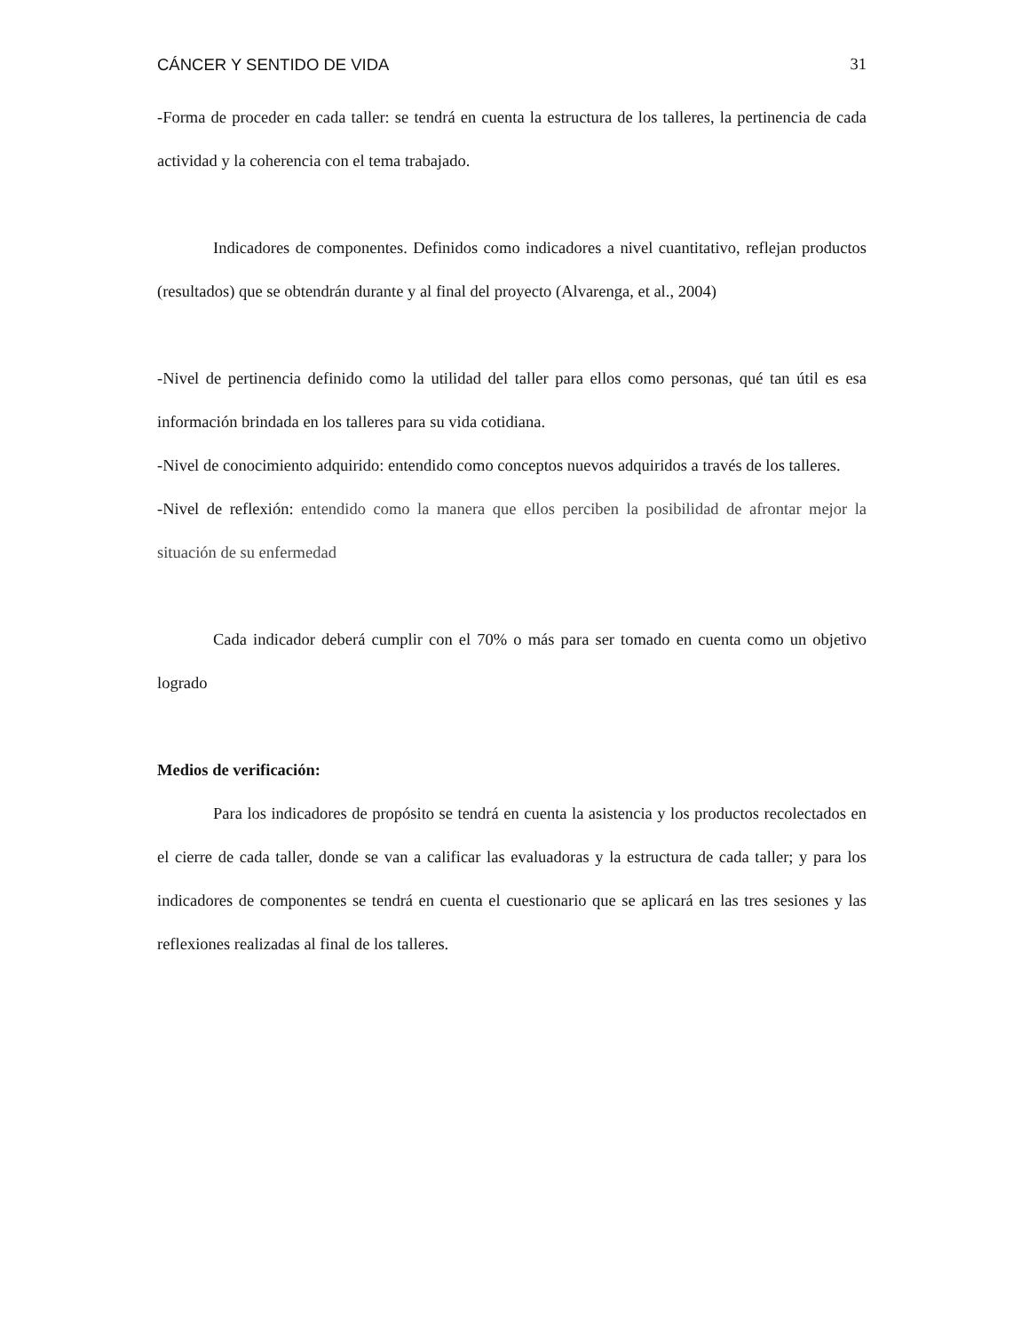CÁNCER Y SENTIDO DE VIDA 31
-Forma de proceder en cada taller: se tendrá en cuenta la estructura de los talleres, la pertinencia de cada actividad y la coherencia con el tema trabajado.
Indicadores de componentes. Definidos como indicadores a nivel cuantitativo, reflejan productos (resultados) que se obtendrán durante y al final del proyecto (Alvarenga, et al., 2004)
-Nivel de pertinencia definido como la utilidad del taller para ellos como personas, qué tan útil es esa información brindada en los talleres para su vida cotidiana.
-Nivel de conocimiento adquirido: entendido como conceptos nuevos adquiridos a través de los talleres.
-Nivel de reflexión: entendido como la manera que ellos perciben la posibilidad de afrontar mejor la situación de su enfermedad
Cada indicador deberá cumplir con el 70% o más para ser tomado en cuenta como un objetivo logrado
Medios de verificación:
Para los indicadores de propósito se tendrá en cuenta la asistencia y los productos recolectados en el cierre de cada taller, donde se van a calificar las evaluadoras y la estructura de cada taller; y para los indicadores de componentes se tendrá en cuenta el cuestionario que se aplicará en las tres sesiones y las reflexiones realizadas al final de los talleres.